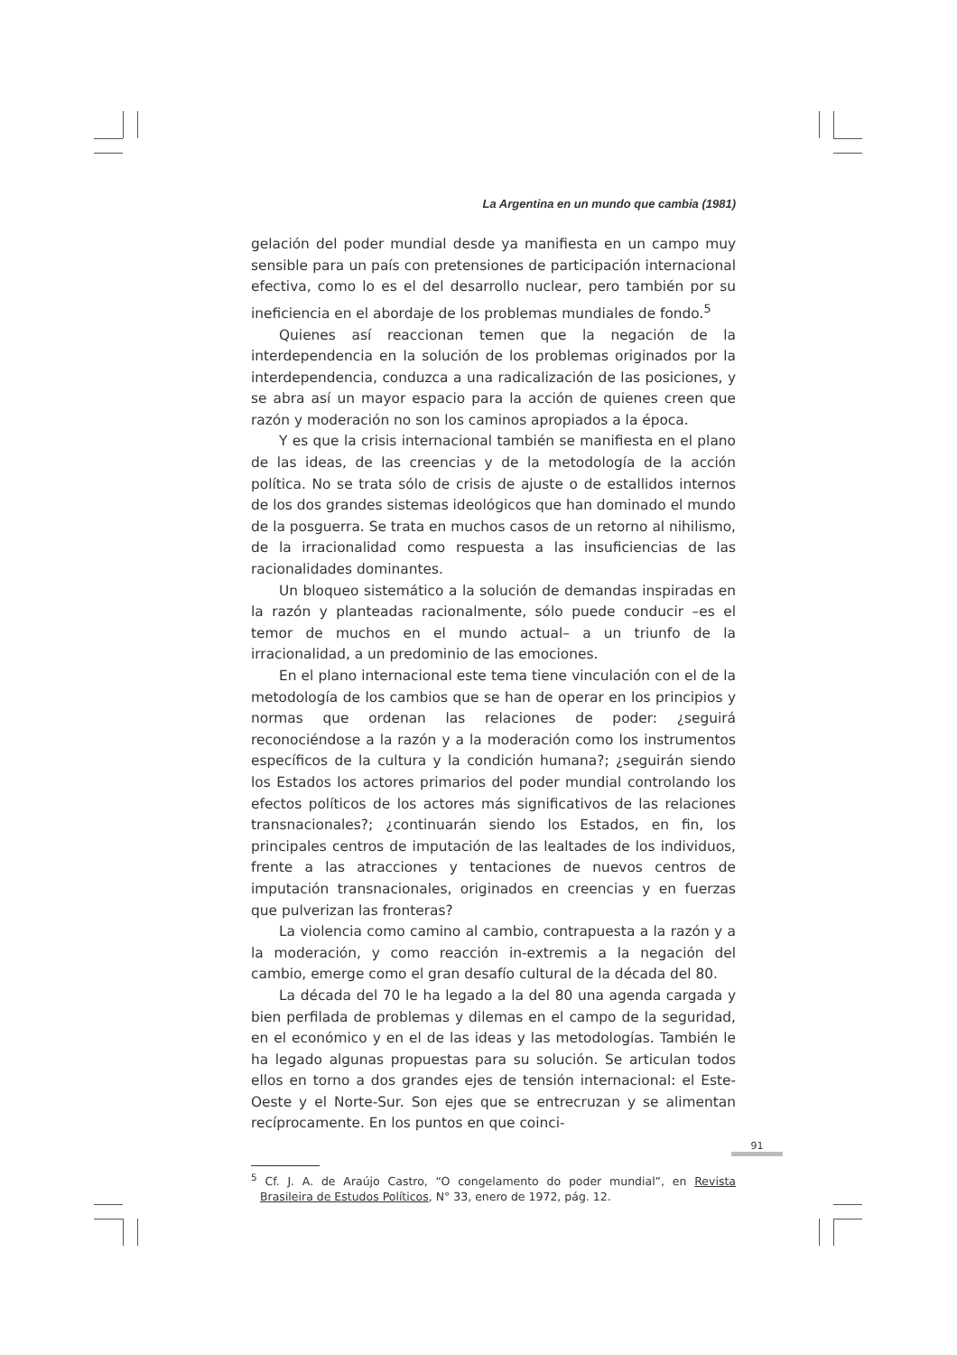La Argentina en un mundo que cambia (1981)
gelación del poder mundial desde ya manifiesta en un campo muy sensible para un país con pretensiones de participación internacional efectiva, como lo es el del desarrollo nuclear, pero también por su ineficiencia en el abordaje de los problemas mundiales de fondo.<sup>5</sup>
Quienes así reaccionan temen que la negación de la interdependencia en la solución de los problemas originados por la interdependencia, conduzca a una radicalización de las posiciones, y se abra así un mayor espacio para la acción de quienes creen que razón y moderación no son los caminos apropiados a la época.
Y es que la crisis internacional también se manifiesta en el plano de las ideas, de las creencias y de la metodología de la acción política. No se trata sólo de crisis de ajuste o de estallidos internos de los dos grandes sistemas ideológicos que han dominado el mundo de la posguerra. Se trata en muchos casos de un retorno al nihilismo, de la irracionalidad como respuesta a las insuficiencias de las racionalidades dominantes.
Un bloqueo sistemático a la solución de demandas inspiradas en la razón y planteadas racionalmente, sólo puede conducir –es el temor de muchos en el mundo actual– a un triunfo de la irracionalidad, a un predominio de las emociones.
En el plano internacional este tema tiene vinculación con el de la metodología de los cambios que se han de operar en los principios y normas que ordenan las relaciones de poder: ¿seguirá reconociéndose a la razón y a la moderación como los instrumentos específicos de la cultura y la condición humana?; ¿seguirán siendo los Estados los actores primarios del poder mundial controlando los efectos políticos de los actores más significativos de las relaciones transnacionales?; ¿continuarán siendo los Estados, en fin, los principales centros de imputación de las lealtades de los individuos, frente a las atracciones y tentaciones de nuevos centros de imputación transnacionales, originados en creencias y en fuerzas que pulverizan las fronteras?
La violencia como camino al cambio, contrapuesta a la razón y a la moderación, y como reacción in-extremis a la negación del cambio, emerge como el gran desafío cultural de la década del 80.
La década del 70 le ha legado a la del 80 una agenda cargada y bien perfilada de problemas y dilemas en el campo de la seguridad, en el económico y en el de las ideas y las metodologías. También le ha legado algunas propuestas para su solución. Se articulan todos ellos en torno a dos grandes ejes de tensión internacional: el Este-Oeste y el Norte-Sur. Son ejes que se entrecruzan y se alimentan recíprocamente. En los puntos en que coinci-
<sup>5</sup> Cf. J. A. de Araújo Castro, “O congelamento do poder mundial”, en Revista Brasileira de Estudos Políticos, N° 33, enero de 1972, pág. 12.
91